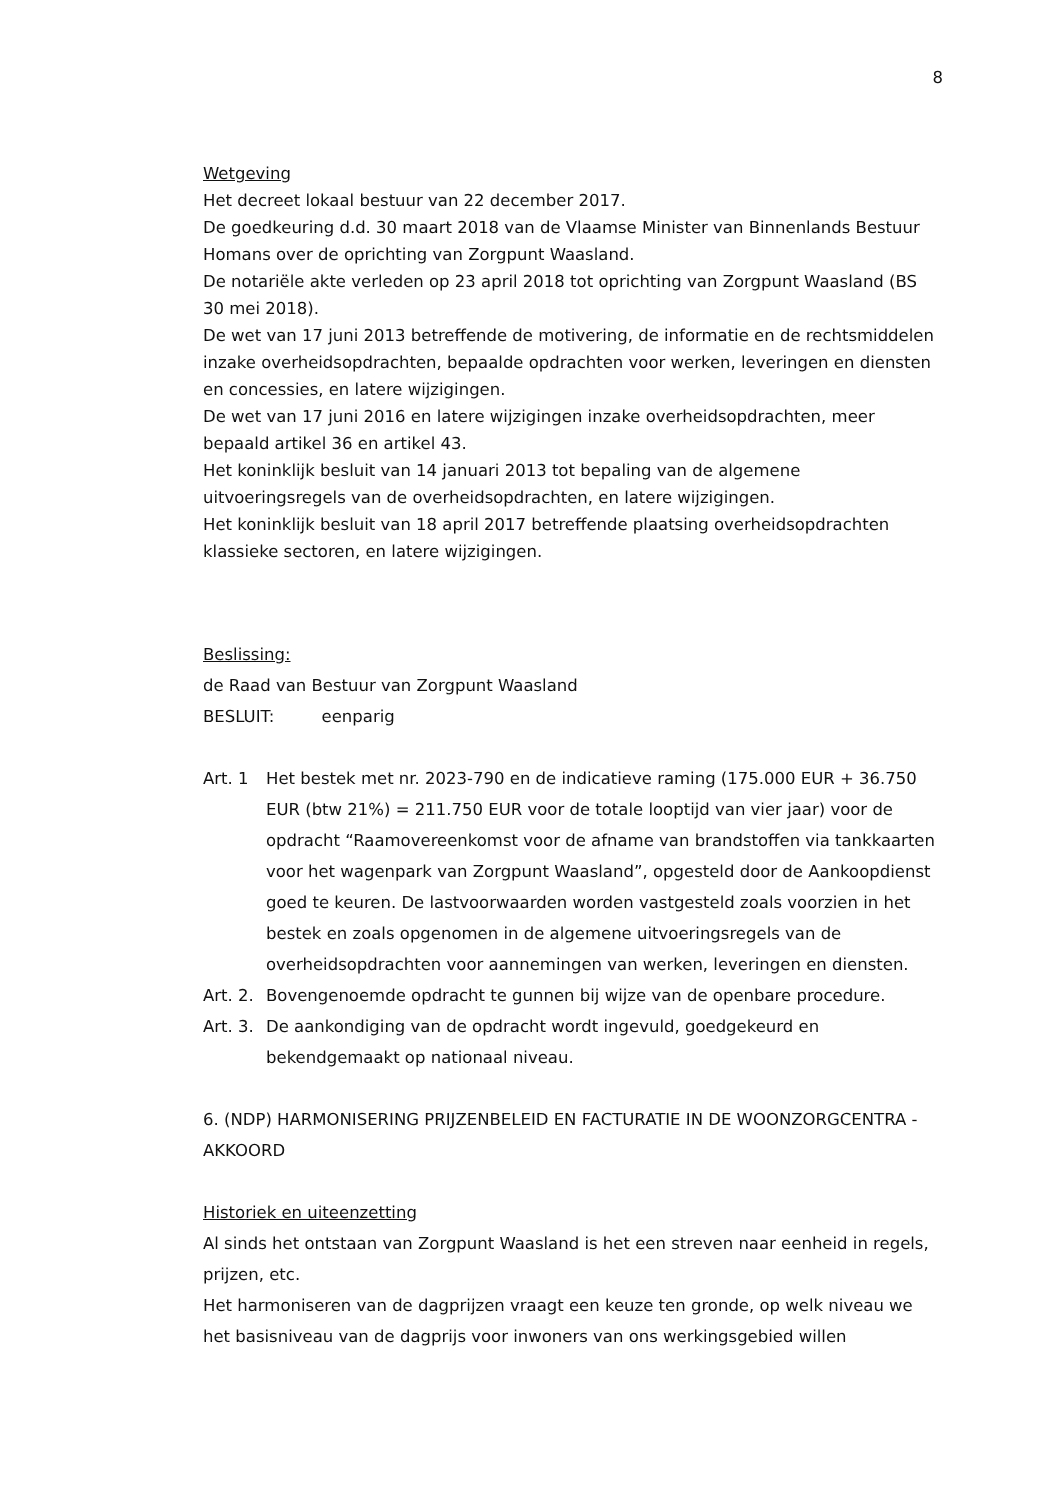8
Wetgeving
Het decreet lokaal bestuur van 22 december 2017.
De goedkeuring d.d. 30 maart 2018 van de Vlaamse Minister van Binnenlands Bestuur Homans over de oprichting van Zorgpunt Waasland.
De notariële akte verleden op 23 april 2018 tot oprichting van Zorgpunt Waasland (BS 30 mei 2018).
De wet van 17 juni 2013 betreffende de motivering, de informatie en de rechtsmiddelen inzake overheidsopdrachten, bepaalde opdrachten voor werken, leveringen en diensten en concessies, en latere wijzigingen.
De wet van 17 juni 2016 en latere wijzigingen inzake overheidsopdrachten, meer bepaald artikel 36 en artikel 43.
Het koninklijk besluit van 14 januari 2013 tot bepaling van de algemene uitvoeringsregels van de overheidsopdrachten, en latere wijzigingen.
Het koninklijk besluit van 18 april 2017 betreffende plaatsing overheidsopdrachten klassieke sectoren, en latere wijzigingen.
Beslissing:
de Raad van Bestuur van Zorgpunt Waasland
BESLUIT: eenparig
Art. 1 Het bestek met nr. 2023-790 en de indicatieve raming (175.000 EUR + 36.750 EUR (btw 21%) = 211.750 EUR voor de totale looptijd van vier jaar) voor de opdracht “Raamovereenkomst voor de afname van brandstoffen via tankkaarten voor het wagenpark van Zorgpunt Waasland”, opgesteld door de Aankoopdienst goed te keuren. De lastvoorwaarden worden vastgesteld zoals voorzien in het bestek en zoals opgenomen in de algemene uitvoeringsregels van de overheidsopdrachten voor aannemingen van werken, leveringen en diensten.
Art. 2. Bovengenoemde opdracht te gunnen bij wijze van de openbare procedure.
Art. 3. De aankondiging van de opdracht wordt ingevuld, goedgekeurd en bekendgemaakt op nationaal niveau.
6. (NDP) HARMONISERING PRIJZENBELEID EN FACTURATIE IN DE WOONZORGCENTRA - AKKOORD
Historiek en uiteenzetting
Al sinds het ontstaan van Zorgpunt Waasland is het een streven naar eenheid in regels, prijzen, etc.
Het harmoniseren van de dagprijzen vraagt een keuze ten gronde, op welk niveau we het basisniveau van de dagprijs voor inwoners van ons werkingsgebied willen